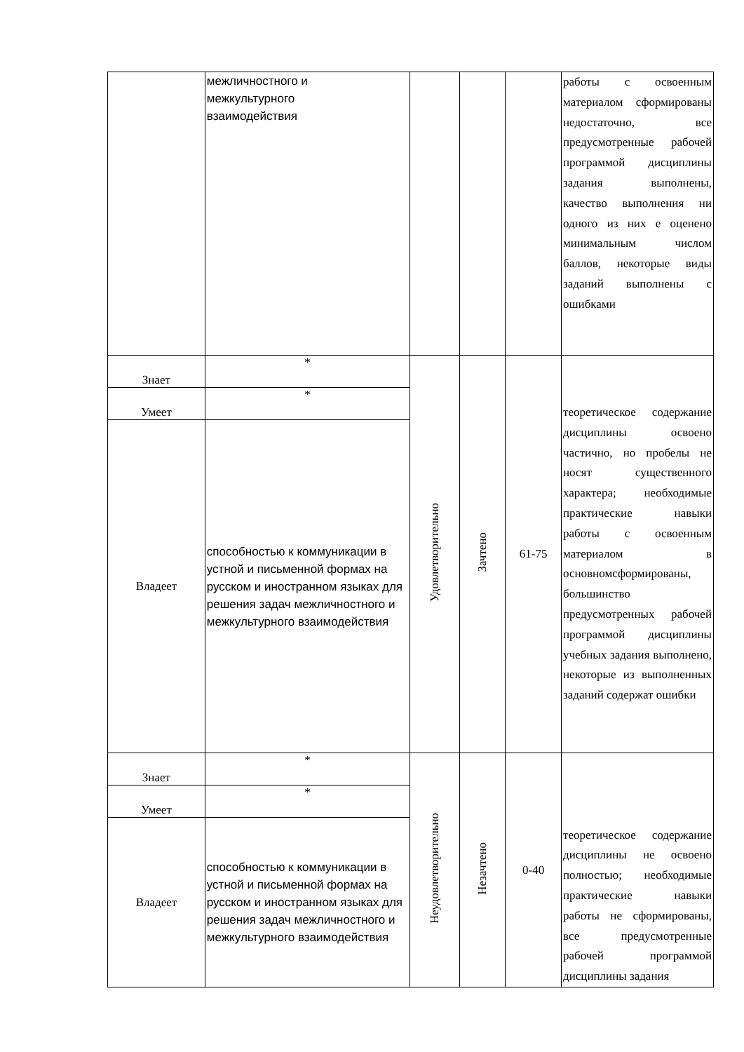| | межличностного и межкультурного взаимодействия | | | | работы с освоенным материалом сформированы недостаточно, все предусмотренные рабочей программой дисциплины задания выполнены, качество выполнения ни одного из них е оценено минимальным числом баллов, некоторые виды заданий выполнены с ошибками |
| Знает | * | Удовлетворительно | Зачтено | 61-75 | теоретическое содержание дисциплины освоено частично, но пробелы не носят существенного характера; необходимые практические навыки работы с освоенным материалом в основномсформированы, большинство предусмотренных рабочей программой дисциплины учебных задания выполнено, некоторые из выполненных заданий содержат ошибки |
| Умеет | * | | | | |
| Владеет | способностью к коммуникации в устной и письменной формах на русском и иностранном языках для решения задач межличностного и межкультурного взаимодействия | | | | |
| Знает | * | Неудовлетворительно | Незачтено | 0-40 | теоретическое содержание дисциплины не освоено полностью; необходимые практические навыки работы не сформированы, все предусмотренные рабочей программой дисциплины задания |
| Умеет | * | | | | |
| Владеет | способностью к коммуникации в устной и письменной формах на русском и иностранном языках для решения задач межличностного и межкультурного взаимодействия | | | | |